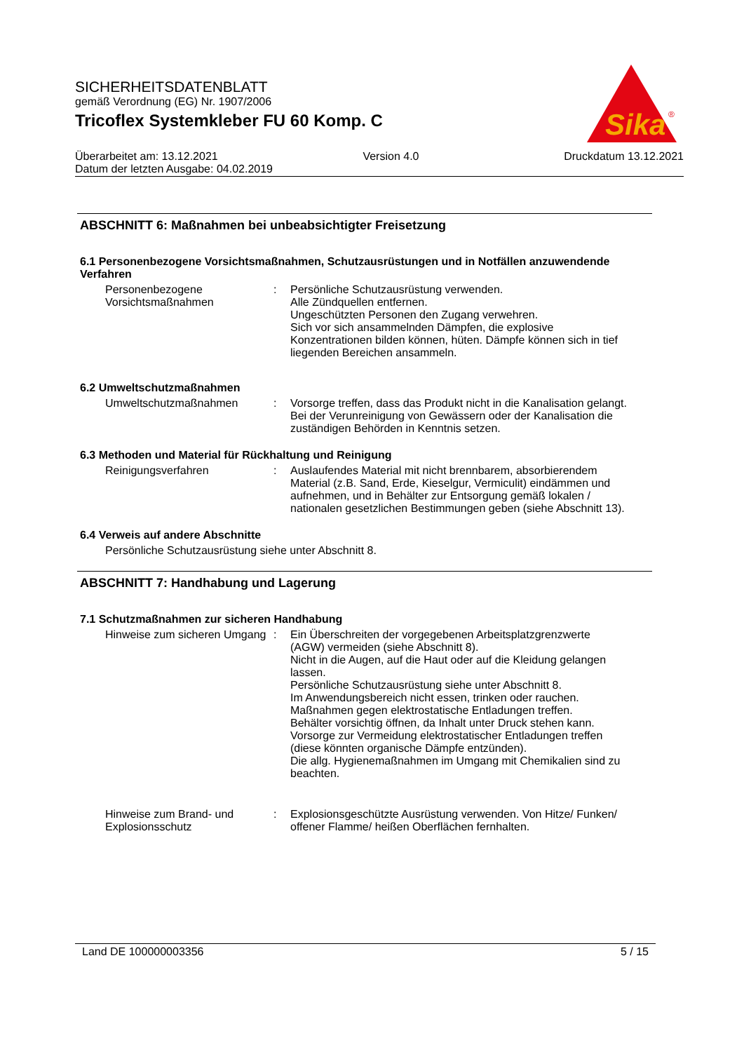SICHERHEITSDATENBLATT
gemäß Verordnung (EG) Nr. 1907/2006
Tricoflex Systemkleber FU 60 Komp. C
Sika
®
Überarbeitet am: 13.12.2021 Version 4.0 Druckdatum 13.12.2021
Datum der letzten Ausgabe: 04.02.2019
ABSCHNITT 6: Maßnahmen bei unbeabsichtigter Freisetzung
6.1 Personenbezogene Vorsichtsmaßnahmen, Schutzausrüstungen und in Notfällen anzuwendende Verfahren
Personenbezogene Vorsichtsmaßnahmen
: Persönliche Schutzausrüstung verwenden.
Alle Zündquellen entfernen.
Ungeschützten Personen den Zugang verwehren.
Sich vor sich ansammelnden Dämpfen, die explosive Konzentrationen bilden können, hüten. Dämpfe können sich in tief liegenden Bereichen ansammeln.
6.2 Umweltschutzmaßnahmen
Umweltschutzmaßnahmen : Vorsorge treffen, dass das Produkt nicht in die Kanalisation gelangt.
Bei der Verunreinigung von Gewässern oder der Kanalisation die zuständigen Behörden in Kenntnis setzen.
6.3 Methoden und Material für Rückhaltung und Reinigung
Reinigungsverfahren : Auslaufendes Material mit nicht brennbarem, absorbierendem Material (z.B. Sand, Erde, Kieselgur, Vermiculit) eindämmen und aufnehmen, und in Behälter zur Entsorgung gemäß lokalen / nationalen gesetzlichen Bestimmungen geben (siehe Abschnitt 13).
6.4 Verweis auf andere Abschnitte
Persönliche Schutzausrüstung siehe unter Abschnitt 8.
ABSCHNITT 7: Handhabung und Lagerung
7.1 Schutzmaßnahmen zur sicheren Handhabung
Hinweise zum sicheren Umgang
: Ein Überschreiten der vorgegebenen Arbeitsplatzgrenzwerte (AGW) vermeiden (siehe Abschnitt 8).
Nicht in die Augen, auf die Haut oder auf die Kleidung gelangen lassen.
Persönliche Schutzausrüstung siehe unter Abschnitt 8.
Im Anwendungsbereich nicht essen, trinken oder rauchen.
Maßnahmen gegen elektrostatische Entladungen treffen.
Behälter vorsichtig öffnen, da Inhalt unter Druck stehen kann.
Vorsorge zur Vermeidung elektrostatischer Entladungen treffen (diese könnten organische Dämpfe entzünden).
Die allg. Hygienemaßnahmen im Umgang mit Chemikalien sind zu beachten.
Hinweise zum Brand- und Explosionsschutz
: Explosionsgeschützte Ausrüstung verwenden. Von Hitze/ Funken/ offener Flamme/ heißen Oberflächen fernhalten.
Land DE 100000003356 5 / 15